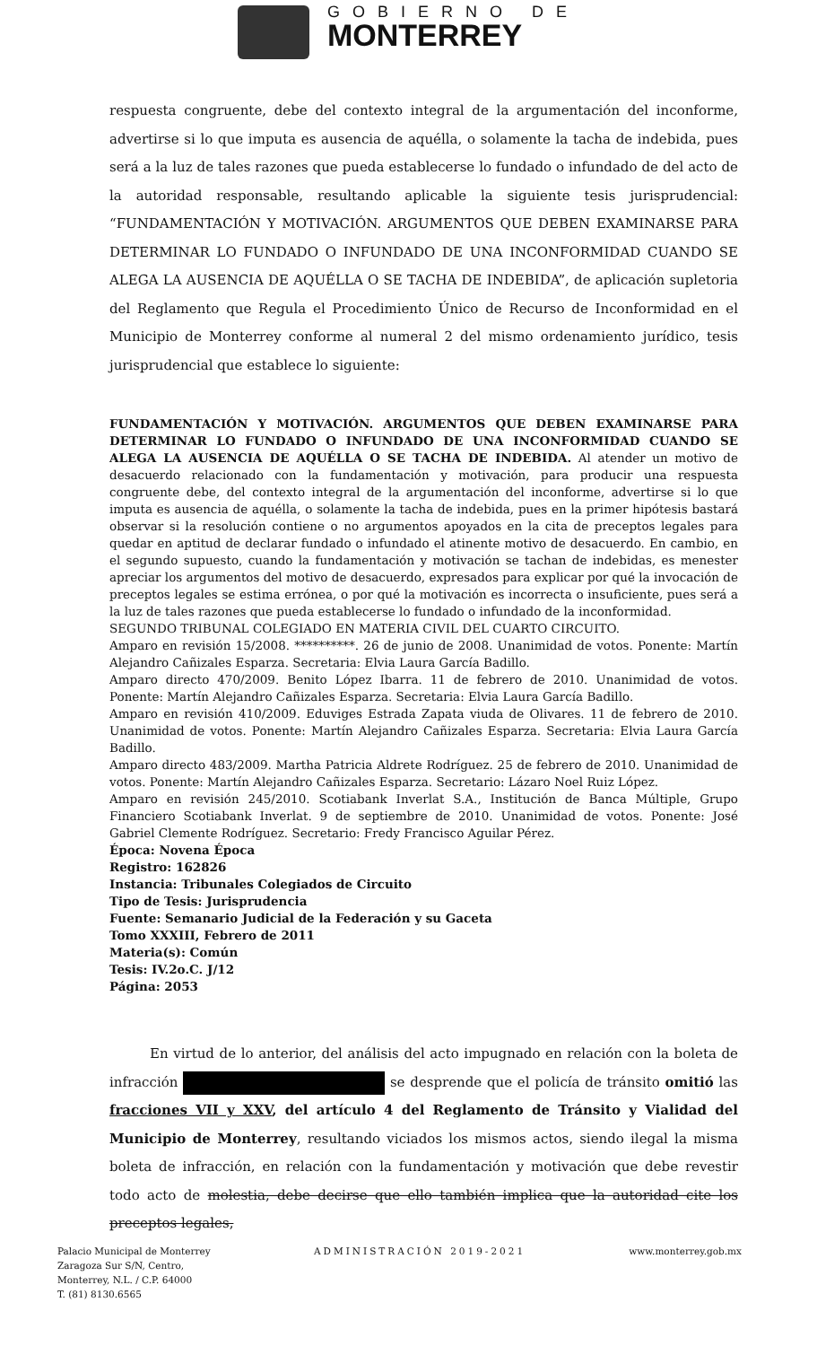GOBIERNO DE
MONTERREY
respuesta congruente, debe del contexto integral de la argumentación del inconforme, advertirse si lo que imputa es ausencia de aquélla, o solamente la tacha de indebida, pues será a la luz de tales razones que pueda establecerse lo fundado o infundado de del acto de la autoridad responsable, resultando aplicable la siguiente tesis jurisprudencial: “FUNDAMENTACIÓN Y MOTIVACIÓN. ARGUMENTOS QUE DEBEN EXAMINARSE PARA DETERMINAR LO FUNDADO O INFUNDADO DE UNA INCONFORMIDAD CUANDO SE ALEGA LA AUSENCIA DE AQUÉLLA O SE TACHA DE INDEBIDA”, de aplicación supletoria del Reglamento que Regula el Procedimiento Único de Recurso de Inconformidad en el Municipio de Monterrey conforme al numeral 2 del mismo ordenamiento jurídico, tesis jurisprudencial que establece lo siguiente:
FUNDAMENTACIÓN Y MOTIVACIÓN. ARGUMENTOS QUE DEBEN EXAMINARSE PARA DETERMINAR LO FUNDADO O INFUNDADO DE UNA INCONFORMIDAD CUANDO SE ALEGA LA AUSENCIA DE AQUÉLLA O SE TACHA DE INDEBIDA. Al atender un motivo de desacuerdo relacionado con la fundamentación y motivación, para producir una respuesta congruente debe, del contexto integral de la argumentación del inconforme, advertirse si lo que imputa es ausencia de aquélla, o solamente la tacha de indebida, pues en la primer hipótesis bastará observar si la resolución contiene o no argumentos apoyados en la cita de preceptos legales para quedar en aptitud de declarar fundado o infundado el atinente motivo de desacuerdo. En cambio, en el segundo supuesto, cuando la fundamentación y motivación se tachan de indebidas, es menester apreciar los argumentos del motivo de desacuerdo, expresados para explicar por qué la invocación de preceptos legales se estima errónea, o por qué la motivación es incorrecta o insuficiente, pues será a la luz de tales razones que pueda establecerse lo fundado o infundado de la inconformidad.
SEGUNDO TRIBUNAL COLEGIADO EN MATERIA CIVIL DEL CUARTO CIRCUITO.
Amparo en revisión 15/2008. **********. 26 de junio de 2008. Unanimidad de votos. Ponente: Martín Alejandro Cañizales Esparza. Secretaria: Elvia Laura García Badillo.
Amparo directo 470/2009. Benito López Ibarra. 11 de febrero de 2010. Unanimidad de votos. Ponente: Martín Alejandro Cañizales Esparza. Secretaria: Elvia Laura García Badillo.
Amparo en revisión 410/2009. Eduviges Estrada Zapata viuda de Olivares. 11 de febrero de 2010. Unanimidad de votos. Ponente: Martín Alejandro Cañizales Esparza. Secretaria: Elvia Laura García Badillo.
Amparo directo 483/2009. Martha Patricia Aldrete Rodríguez. 25 de febrero de 2010. Unanimidad de votos. Ponente: Martín Alejandro Cañizales Esparza. Secretario: Lázaro Noel Ruiz López.
Amparo en revisión 245/2010. Scotiabank Inverlat S.A., Institución de Banca Múltiple, Grupo Financiero Scotiabank Inverlat. 9 de septiembre de 2010. Unanimidad de votos. Ponente: José Gabriel Clemente Rodríguez. Secretario: Fredy Francisco Aguilar Pérez.
Época: Novena Época
Registro: 162826
Instancia: Tribunales Colegiados de Circuito
Tipo de Tesis: Jurisprudencia
Fuente: Semanario Judicial de la Federación y su Gaceta
Tomo XXXIII, Febrero de 2011
Materia(s): Común
Tesis: IV.2o.C. J/12
Página: 2053
En virtud de lo anterior, del análisis del acto impugnado en relación con la boleta de infracción se desprende que el policía de tránsito omitió las fracciones VII y XXV, del artículo 4 del Reglamento de Tránsito y Vialidad del Municipio de Monterrey, resultando viciados los mismos actos, siendo ilegal la misma boleta de infracción, en relación con la fundamentación y motivación que debe revestir todo acto de molestia, debe decirse que ello también implica que la autoridad cite los preceptos legales,
Palacio Municipal de Monterrey
Zaragoza Sur S/N, Centro,
Monterrey, N.L. / C.P. 64000
T. (81) 8130.6565
ADMINISTRACIÓN 2019-2021 www.monterrey.gob.mx